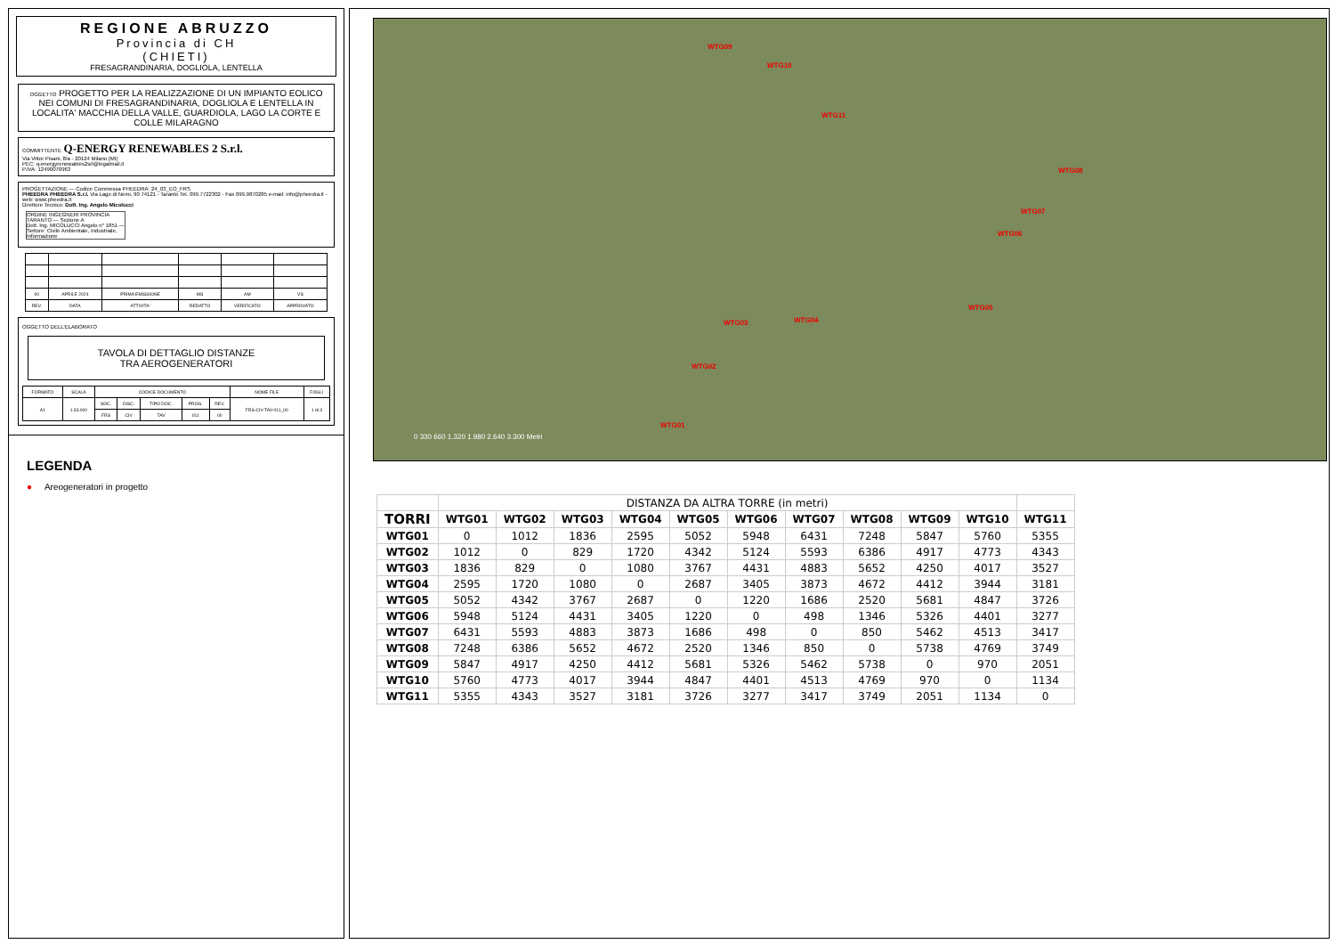REGIONE ABRUZZO
Provincia di CH
(CHIETI)
FRESAGRANDINARIA, DOGLIOLA, LENTELLA
OGGETTO PROGETTO PER LA REALIZZAZIONE DI UN IMPIANTO EOLICO NEI COMUNI DI FRESAGRANDINARIA, DOGLIOLA E LENTELLA IN LOCALITA' MACCHIA DELLA VALLE, GUARDIOLA, LAGO LA CORTE E COLLE MILARAGNO
COMMITTENTE Q-ENERGY RENEWABLES 2 S.r.l.
Via Vittor Pisani, 8/a - 20124 Milano (MI)
PEC: q-energyrenewables2srl@legalmail.it
P.IVA: 12490070963
PROGETTAZIONE — Codice Commessa PHEEDRA: 24_03_EO_FRS
PHEEDRA PHEEDRA S.r.l. Via Lago di Nemi, 90 74121 - Taranto Tel. 099.7722302 - Fax 099.9870285 e-mail: info@pheedra.it - web: www.pheedra.it
Direttore Tecnico: Dott. Ing. Angelo Micolucci
ORDINE INGEGNERI PROVINCIA TARANTO — Sezione A
Dott. Ing. MICOLUCCI Angelo n° 1851 — Settore: Civile Ambientale, Industriale, Informazione
| 00 | APRILE 2024 | PRIMA EMISSIONE | MS | AM | VS |
| REV. | DATA | ATTIVITA' | REDATTO | VERIFICATO | APPROVATO |
OGGETTO DELL'ELABORATO
TAVOLA DI DETTAGLIO DISTANZE
TRA AEROGENERATORI
| FORMATO | SCALA | CODICE DOCUMENTO | | | | | NOME FILE | FOGLI |
| A1 | 1:33.000 | SOC. | DISC. | TIPO DOC. | PROG. | REV. | FRS-CIV-TAV-011_00 | 1 di 3 |
| | | FRS | CIV | TAV | 011 | 00 | | |
LEGENDA
● Areogeneratori in progetto
WTG09
WTG10
WTG11
WTG08
WTG07
WTG06
WTG05
WTG04 WTG03
WTG02
WTG01
0 330 660 1.320 1.980 2.640 3.300 Metri
| | DISTANZA DA ALTRA TORRE (in metri) | | | | | | | | | | |
| TORRI | WTG01 | WTG02 | WTG03 | WTG04 | WTG05 | WTG06 | WTG07 | WTG08 | WTG09 | WTG10 | WTG11 |
| WTG01 | 0 | 1012 | 1836 | 2595 | 5052 | 5948 | 6431 | 7248 | 5847 | 5760 | 5355 |
| WTG02 | 1012 | 0 | 829 | 1720 | 4342 | 5124 | 5593 | 6386 | 4917 | 4773 | 4343 |
| WTG03 | 1836 | 829 | 0 | 1080 | 3767 | 4431 | 4883 | 5652 | 4250 | 4017 | 3527 |
| WTG04 | 2595 | 1720 | 1080 | 0 | 2687 | 3405 | 3873 | 4672 | 4412 | 3944 | 3181 |
| WTG05 | 5052 | 4342 | 3767 | 2687 | 0 | 1220 | 1686 | 2520 | 5681 | 4847 | 3726 |
| WTG06 | 5948 | 5124 | 4431 | 3405 | 1220 | 0 | 498 | 1346 | 5326 | 4401 | 3277 |
| WTG07 | 6431 | 5593 | 4883 | 3873 | 1686 | 498 | 0 | 850 | 5462 | 4513 | 3417 |
| WTG08 | 7248 | 6386 | 5652 | 4672 | 2520 | 1346 | 850 | 0 | 5738 | 4769 | 3749 |
| WTG09 | 5847 | 4917 | 4250 | 4412 | 5681 | 5326 | 5462 | 5738 | 0 | 970 | 2051 |
| WTG10 | 5760 | 4773 | 4017 | 3944 | 4847 | 4401 | 4513 | 4769 | 970 | 0 | 1134 |
| WTG11 | 5355 | 4343 | 3527 | 3181 | 3726 | 3277 | 3417 | 3749 | 2051 | 1134 | 0 |